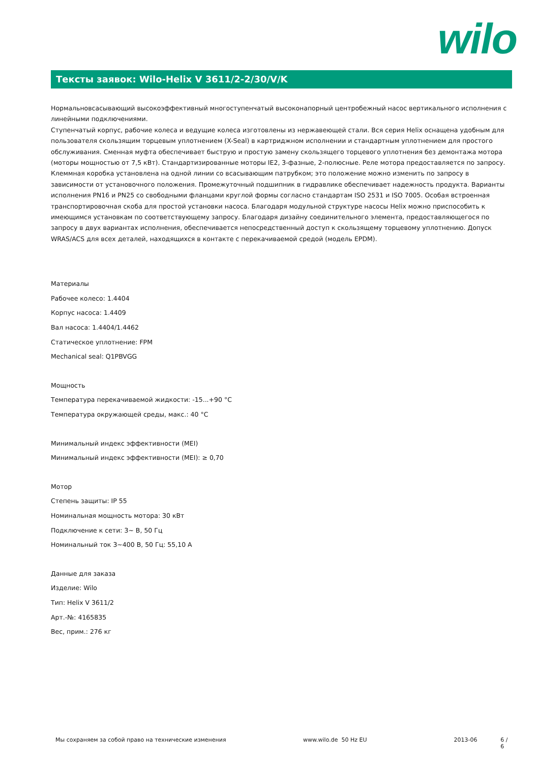wilo
Тексты заявок: Wilo-Helix V 3611/2-2/30/V/K
Нормальновсасывающий высокоэффективный многоступенчатый высоконапорный центробежный насос вертикального исполнения с линейными подключениями.
Ступенчатый корпус, рабочие колеса и ведущие колеса изготовлены из нержавеющей стали. Вся серия Helix оснащена удобным для пользователя скользящим торцевым уплотнением (X-Seal) в картриджном исполнении и стандартным уплотнением для простого обслуживания. Сменная муфта обеспечивает быструю и простую замену скользящего торцевого уплотнения без демонтажа мотора (моторы мощностью от 7,5 кВт). Стандартизированные моторы IE2, 3-фазные, 2-полюсные. Реле мотора предоставляется по запросу. Клеммная коробка установлена на одной линии со всасывающим патрубком; это положение можно изменить по запросу в зависимости от установочного положения. Промежуточный подшипник в гидравлике обеспечивает надежность продукта. Варианты исполнения PN16 и PN25 со свободными фланцами круглой формы согласно стандартам ISO 2531 и ISO 7005. Особая встроенная транспортировочная скоба для простой установки насоса. Благодаря модульной структуре насосы Helix можно приспособить к имеющимся установкам по соответствующему запросу. Благодаря дизайну соединительного элемента, предоставляющегося по запросу в двух вариантах исполнения, обеспечивается непосредственный доступ к скользящему торцевому уплотнению. Допуск WRAS/ACS для всех деталей, находящихся в контакте с перекачиваемой средой (модель EPDM).
Материалы
Рабочее колесо: 1.4404
Корпус насоса: 1.4409
Вал насоса: 1.4404/1.4462
Статическое уплотнение: FPM
Mechanical seal: Q1PBVGG
Мощность
Температура перекачиваемой жидкости: -15...+90 °C
Температура окружающей среды, макс.: 40 °C
Минимальный индекс эффективности (MEI)
Минимальный индекс эффективности (MEI): ≥ 0,70
Мотор
Степень защиты: IP 55
Номинальная мощность мотора: 30 кВт
Подключение к сети: 3~ В, 50 Гц
Номинальный ток 3~400 В, 50 Гц: 55,10 A
Данные для заказа
Изделие: Wilo
Тип: Helix V 3611/2
Арт.-№: 4165835
Вес, прим.: 276 кг
Мы сохраняем за собой право на технические изменения www.wilo.de 50 Hz EU 2013-06 6 / 6